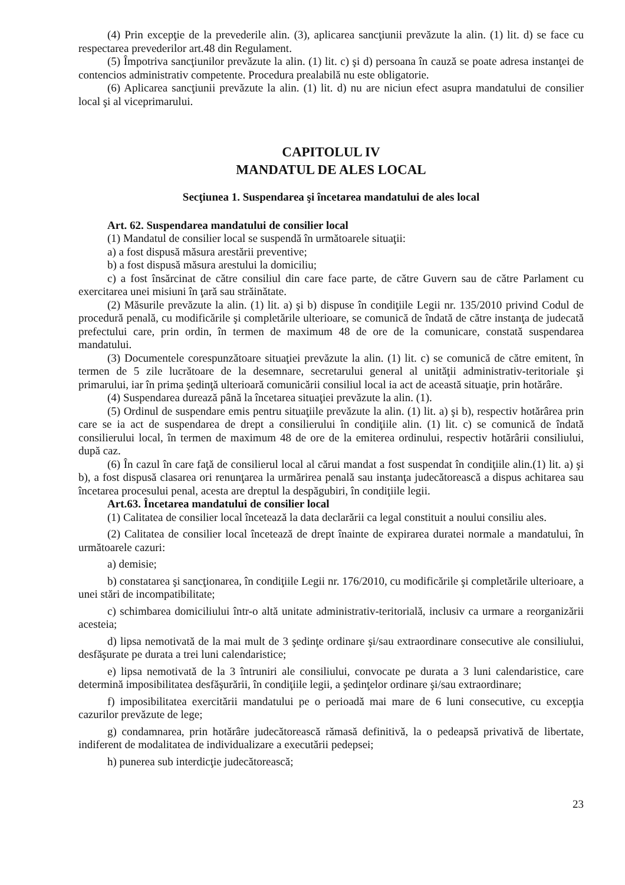(4) Prin excepţie de la prevederile alin. (3), aplicarea sancţiunii prevăzute la alin. (1) lit. d) se face cu respectarea prevederilor art.48 din Regulament.
(5) Împotriva sancţiunilor prevăzute la alin. (1) lit. c) şi d) persoana în cauză se poate adresa instanţei de contencios administrativ competente. Procedura prealabilă nu este obligatorie.
(6) Aplicarea sancţiunii prevăzute la alin. (1) lit. d) nu are niciun efect asupra mandatului de consilier local şi al viceprimarului.
CAPITOLUL IV
MANDATUL DE ALES LOCAL
Secţiunea 1. Suspendarea şi încetarea mandatului de ales local
Art. 62. Suspendarea mandatului de consilier local
(1) Mandatul de consilier local se suspendă în următoarele situaţii:
a) a fost dispusă măsura arestării preventive;
b) a fost dispusă măsura arestului la domiciliu;
c) a fost însărcinat de către consiliul din care face parte, de către Guvern sau de către Parlament cu exercitarea unei misiuni în ţară sau străinătate.
(2) Măsurile prevăzute la alin. (1) lit. a) şi b) dispuse în condiţiile Legii nr. 135/2010 privind Codul de procedură penală, cu modificările şi completările ulterioare, se comunică de îndată de către instanţa de judecată prefectului care, prin ordin, în termen de maximum 48 de ore de la comunicare, constată suspendarea mandatului.
(3) Documentele corespunzătoare situaţiei prevăzute la alin. (1) lit. c) se comunică de către emitent, în termen de 5 zile lucrătoare de la desemnare, secretarului general al unităţii administrativ-teritoriale şi primarului, iar în prima şedinţă ulterioară comunicării consiliul local ia act de această situaţie, prin hotărâre.
(4) Suspendarea durează până la încetarea situaţiei prevăzute la alin. (1).
(5) Ordinul de suspendare emis pentru situaţiile prevăzute la alin. (1) lit. a) şi b), respectiv hotărârea prin care se ia act de suspendarea de drept a consilierului în condiţiile alin. (1) lit. c) se comunică de îndată consilierului local, în termen de maximum 48 de ore de la emiterea ordinului, respectiv hotărârii consiliului, după caz.
(6) În cazul în care faţă de consilierul local al cărui mandat a fost suspendat în condiţiile alin.(1) lit. a) şi b), a fost dispusă clasarea ori renunţarea la urmărirea penală sau instanţa judecătorească a dispus achitarea sau încetarea procesului penal, acesta are dreptul la despăgubiri, în condiţiile legii.
Art.63. Încetarea mandatului de consilier local
(1) Calitatea de consilier local încetează la data declarării ca legal constituit a noului consiliu ales.
(2) Calitatea de consilier local încetează de drept înainte de expirarea duratei normale a mandatului, în următoarele cazuri:
a) demisie;
b) constatarea şi sancţionarea, în condiţiile Legii nr. 176/2010, cu modificările şi completările ulterioare, a unei stări de incompatibilitate;
c) schimbarea domiciliului într-o altă unitate administrativ-teritorială, inclusiv ca urmare a reorganizării acesteia;
d) lipsa nemotivată de la mai mult de 3 şedinţe ordinare şi/sau extraordinare consecutive ale consiliului, desfăşurate pe durata a trei luni calendaristice;
e) lipsa nemotivată de la 3 întruniri ale consiliului, convocate pe durata a 3 luni calendaristice, care determină imposibilitatea desfăşurării, în condiţiile legii, a şedinţelor ordinare şi/sau extraordinare;
f) imposibilitatea exercitării mandatului pe o perioadă mai mare de 6 luni consecutive, cu excepţia cazurilor prevăzute de lege;
g) condamnarea, prin hotărâre judecătorească rămasă definitivă, la o pedeapsă privativă de libertate, indiferent de modalitatea de individualizare a executării pedepsei;
h) punerea sub interdicţie judecătorească;
23